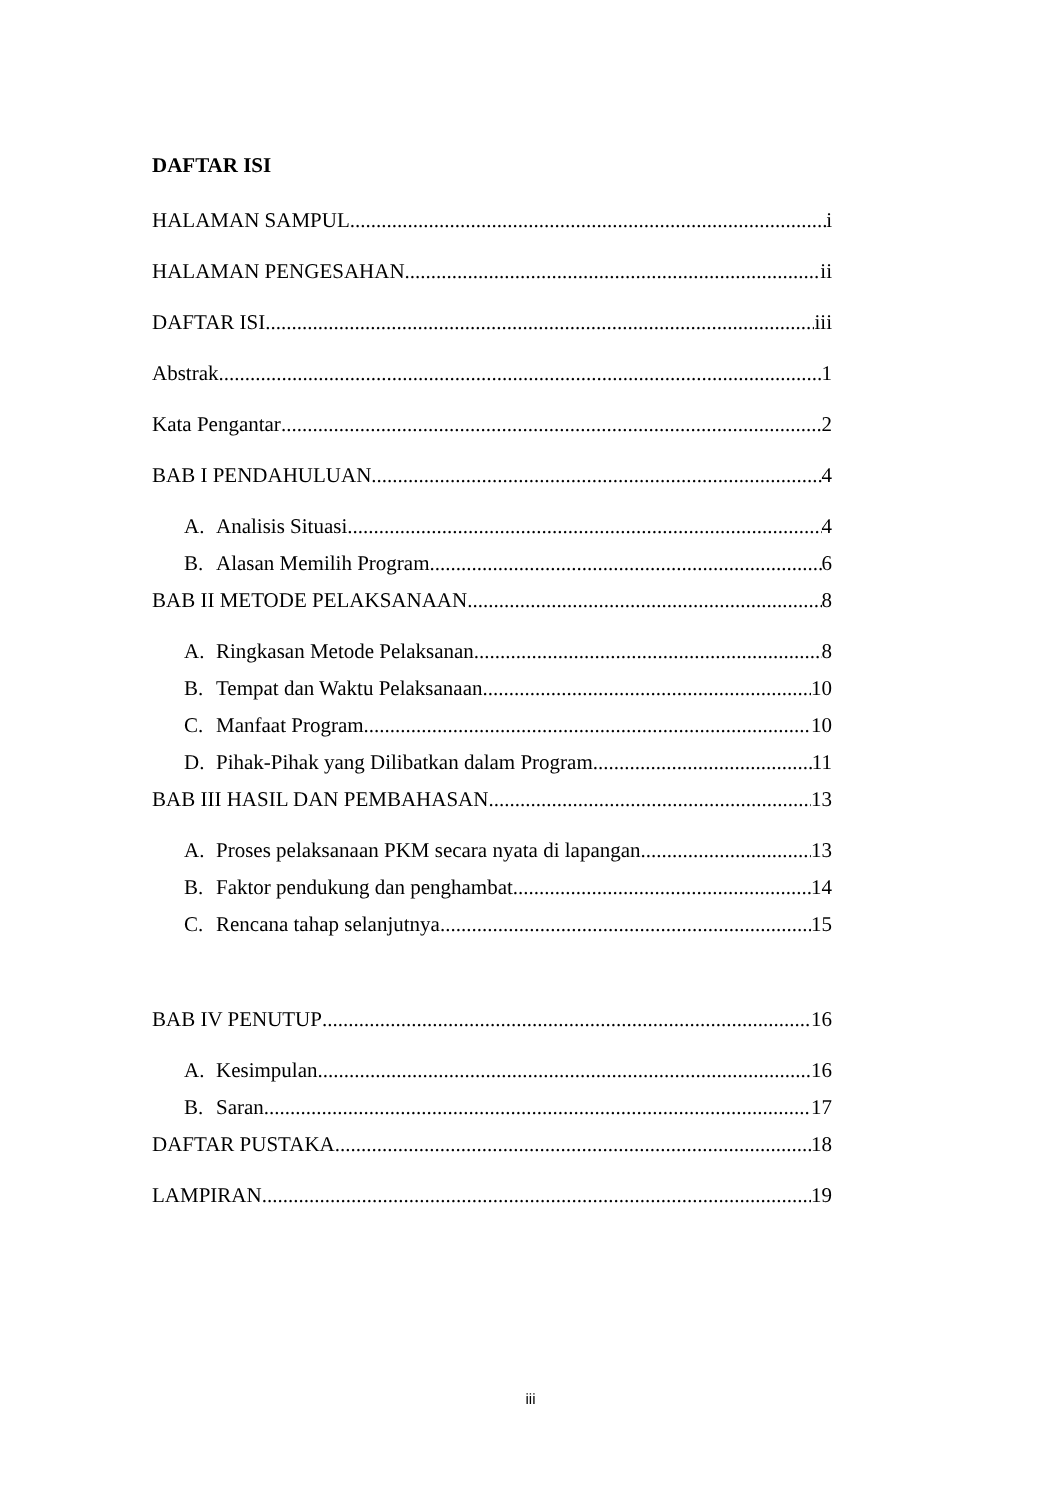DAFTAR ISI
HALAMAN SAMPUL i
HALAMAN PENGESAHAN ii
DAFTAR ISI iii
Abstrak 1
Kata Pengantar 2
BAB I PENDAHULUAN 4
A. Analisis Situasi 4
B. Alasan Memilih Program 6
BAB II METODE PELAKSANAAN 8
A. Ringkasan Metode Pelaksanan 8
B. Tempat dan Waktu Pelaksanaan 10
C. Manfaat Program 10
D. Pihak-Pihak yang Dilibatkan dalam Program 11
BAB III HASIL DAN PEMBAHASAN 13
A. Proses pelaksanaan PKM secara nyata di lapangan 13
B. Faktor pendukung dan penghambat 14
C. Rencana tahap selanjutnya 15
BAB IV PENUTUP 16
A. Kesimpulan 16
B. Saran 17
DAFTAR PUSTAKA 18
LAMPIRAN 19
iii